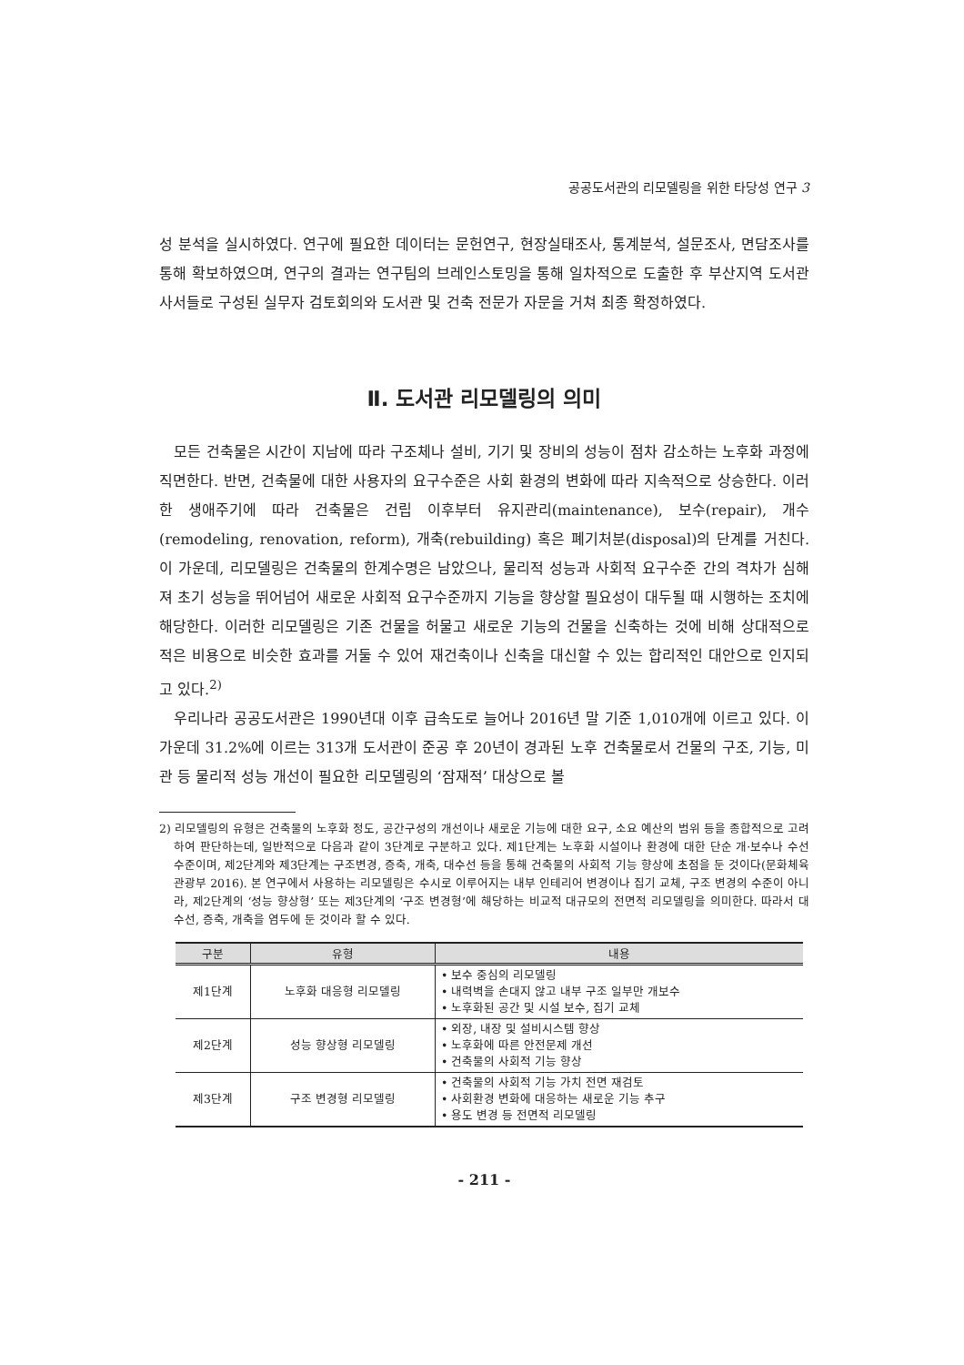공공도서관의 리모델링을 위한 타당성 연구 3
성 분석을 실시하였다. 연구에 필요한 데이터는 문헌연구, 현장실태조사, 통계분석, 설문조사, 면담조사를 통해 확보하였으며, 연구의 결과는 연구팀의 브레인스토밍을 통해 일차적으로 도출한 후 부산지역 도서관 사서들로 구성된 실무자 검토회의와 도서관 및 건축 전문가 자문을 거쳐 최종 확정하였다.
Ⅱ. 도서관 리모델링의 의미
모든 건축물은 시간이 지남에 따라 구조체나 설비, 기기 및 장비의 성능이 점차 감소하는 노후화 과정에 직면한다. 반면, 건축물에 대한 사용자의 요구수준은 사회 환경의 변화에 따라 지속적으로 상승한다. 이러한 생애주기에 따라 건축물은 건립 이후부터 유지관리(maintenance), 보수(repair), 개수(remodeling, renovation, reform), 개축(rebuilding) 혹은 폐기처분(disposal)의 단계를 거친다. 이 가운데, 리모델링은 건축물의 한계수명은 남았으나, 물리적 성능과 사회적 요구수준 간의 격차가 심해져 초기 성능을 뛰어넘어 새로운 사회적 요구수준까지 기능을 향상할 필요성이 대두될 때 시행하는 조치에 해당한다. 이러한 리모델링은 기존 건물을 허물고 새로운 기능의 건물을 신축하는 것에 비해 상대적으로 적은 비용으로 비슷한 효과를 거둘 수 있어 재건축이나 신축을 대신할 수 있는 합리적인 대안으로 인지되고 있다.<sup>2)</sup>
우리나라 공공도서관은 1990년대 이후 급속도로 늘어나 2016년 말 기준 1,010개에 이르고 있다. 이 가운데 31.2%에 이르는 313개 도서관이 준공 후 20년이 경과된 노후 건축물로서 건물의 구조, 기능, 미관 등 물리적 성능 개선이 필요한 리모델링의 ‘잠재적’ 대상으로 볼
2) 리모델링의 유형은 건축물의 노후화 정도, 공간구성의 개선이나 새로운 기능에 대한 요구, 소요 예산의 범위 등을 종합적으로 고려하여 판단하는데, 일반적으로 다음과 같이 3단계로 구분하고 있다. 제1단계는 노후화 시설이나 환경에 대한 단순 개·보수나 수선 수준이며, 제2단계와 제3단계는 구조변경, 증축, 개축, 대수선 등을 통해 건축물의 사회적 기능 향상에 초점을 둔 것이다(문화체육관광부 2016). 본 연구에서 사용하는 리모델링은 수시로 이루어지는 내부 인테리어 변경이나 집기 교체, 구조 변경의 수준이 아니라, 제2단계의 ‘성능 향상형’ 또는 제3단계의 ‘구조 변경형’에 해당하는 비교적 대규모의 전면적 리모델링을 의미한다. 따라서 대수선, 증축, 개축을 염두에 둔 것이라 할 수 있다.
| 구분 | 유형 | 내용 |
| --- | --- | --- |
| 제1단계 | 노후화 대응형 리모델링 | • 보수 중심의 리모델링 • 내력벽을 손대지 않고 내부 구조 일부만 개보수 • 노후화된 공간 및 시설 보수, 집기 교체 |
| 제2단계 | 성능 향상형 리모델링 | • 외장, 내장 및 설비시스템 향상 • 노후화에 따른 안전문제 개선 • 건축물의 사회적 기능 향상 |
| 제3단계 | 구조 변경형 리모델링 | • 건축물의 사회적 기능 가치 전면 재검토 • 사회환경 변화에 대응하는 새로운 기능 추구 • 용도 변경 등 전면적 리모델링 |
- 211 -